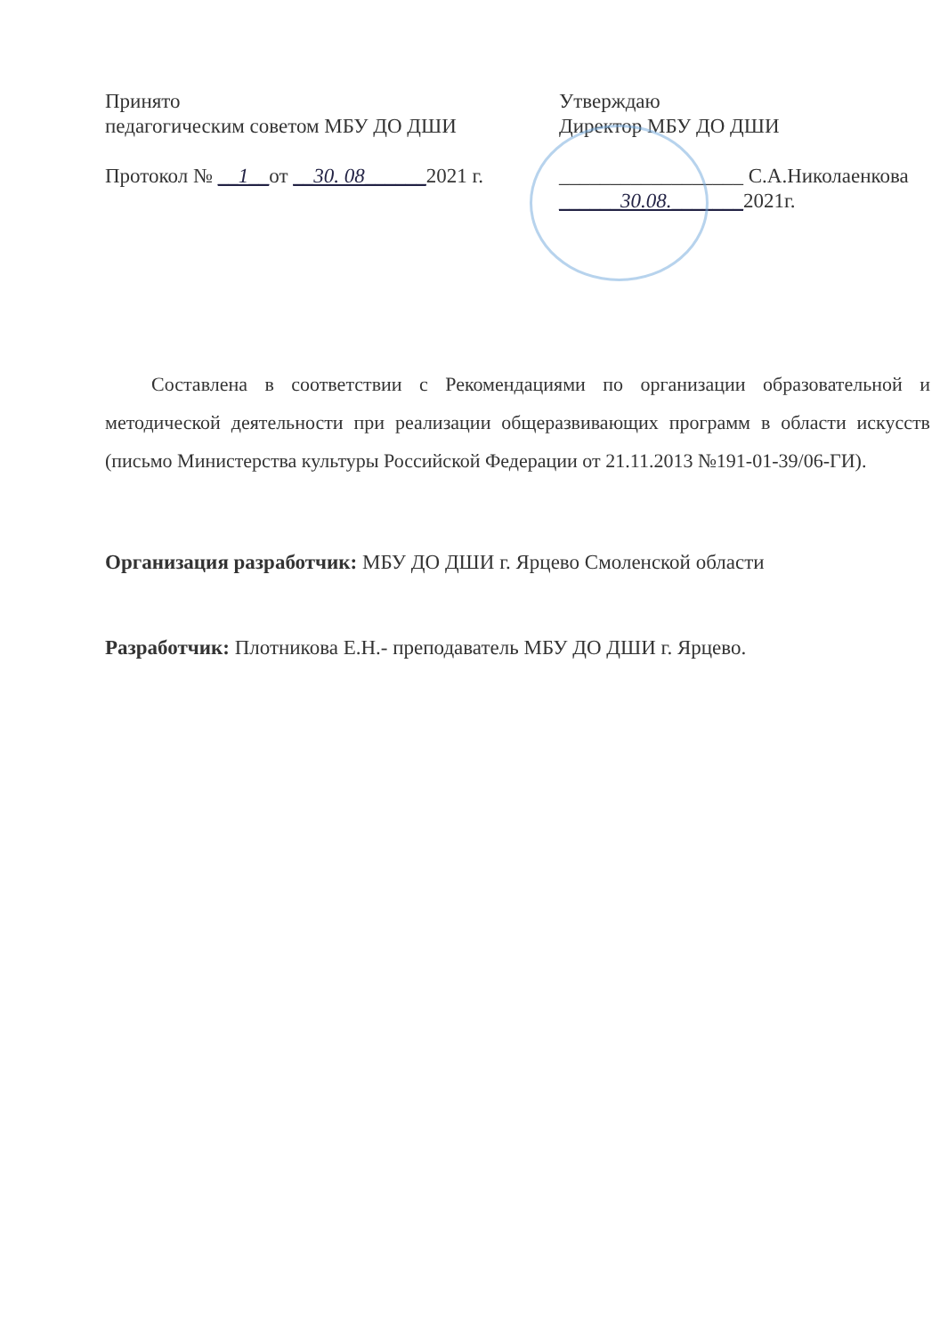Принято
педагогическим советом МБУ ДО ДШИ
Протокол № __1__от __30. 08______2021 г.
Утверждаю
Директор МБУ ДО ДШИ
__________________ С.А.Николаенкова
______30.08._______2021г.
Составлена в соответствии с Рекомендациями по организации образовательной и методической деятельности при реализации общеразвивающих программ в области искусств (письмо Министерства культуры Российской Федерации от 21.11.2013 №191-01-39/06-ГИ).
Организация разработчик: МБУ ДО ДШИ г. Ярцево Смоленской области
Разработчик: Плотникова Е.Н.- преподаватель МБУ ДО ДШИ г. Ярцево.